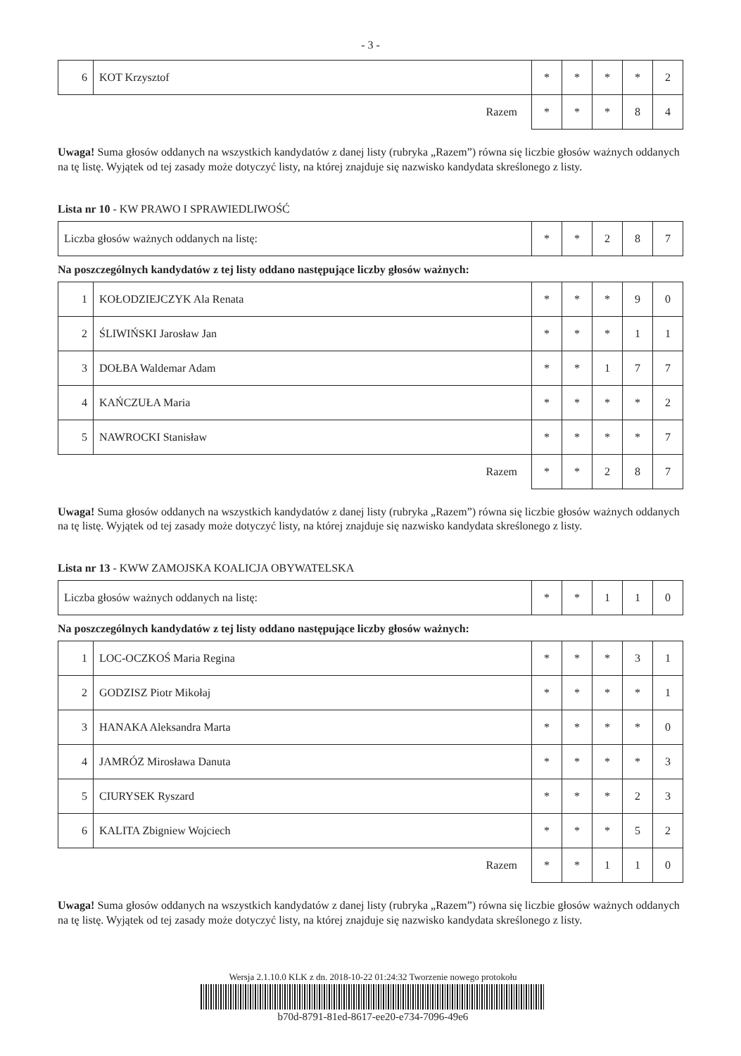- 3 -
| 6 | KOT Krzysztof | * | * | * | * | 2 |
| Razem | | * | * | * | 8 | 4 |
Uwaga! Suma głosów oddanych na wszystkich kandydatów z danej listy (rubryka „Razem”) równa się liczbie głosów ważnych oddanych na tę listę. Wyjątek od tej zasady może dotyczyć listy, na której znajduje się nazwisko kandydata skreślonego z listy.
Lista nr 10 - KW PRAWO I SPRAWIEDLIWOŚĆ
| Liczba głosów ważnych oddanych na listę: | * | * | 2 | 8 | 7 |
Na poszczególnych kandydatów z tej listy oddano następujące liczby głosów ważnych:
| 1 | KOŁODZIEJCZYK Ala Renata | * | * | * | 9 | 0 |
| 2 | ŚLIWIŃSKI Jarosław Jan | * | * | * | 1 | 1 |
| 3 | DOŁBA Waldemar Adam | * | * | 1 | 7 | 7 |
| 4 | KAŃCZUŁA Maria | * | * | * | * | 2 |
| 5 | NAWROCKI Stanisław | * | * | * | * | 7 |
| Razem | | * | * | 2 | 8 | 7 |
Uwaga! Suma głosów oddanych na wszystkich kandydatów z danej listy (rubryka „Razem”) równa się liczbie głosów ważnych oddanych na tę listę. Wyjątek od tej zasady może dotyczyć listy, na której znajduje się nazwisko kandydata skreślonego z listy.
Lista nr 13 - KWW ZAMOJSKA KOALICJA OBYWATELSKA
| Liczba głosów ważnych oddanych na listę: | * | * | 1 | 1 | 0 |
Na poszczególnych kandydatów z tej listy oddano następujące liczby głosów ważnych:
| 1 | LOC-OCZKOŚ Maria Regina | * | * | * | 3 | 1 |
| 2 | GODZISZ Piotr Mikołaj | * | * | * | * | 1 |
| 3 | HANAKA Aleksandra Marta | * | * | * | * | 0 |
| 4 | JAMRÓZ Mirosława Danuta | * | * | * | * | 3 |
| 5 | CIURYSEK Ryszard | * | * | * | 2 | 3 |
| 6 | KALITA Zbigniew Wojciech | * | * | * | 5 | 2 |
| Razem | | * | * | 1 | 1 | 0 |
Uwaga! Suma głosów oddanych na wszystkich kandydatów z danej listy (rubryka „Razem”) równa się liczbie głosów ważnych oddanych na tę listę. Wyjątek od tej zasady może dotyczyć listy, na której znajduje się nazwisko kandydata skreślonego z listy.
Wersja 2.1.10.0 KLK z dn. 2018-10-22 01:24:32 Tworzenie nowego protokołu
b70d-8791-81ed-8617-ee20-e734-7096-49e6